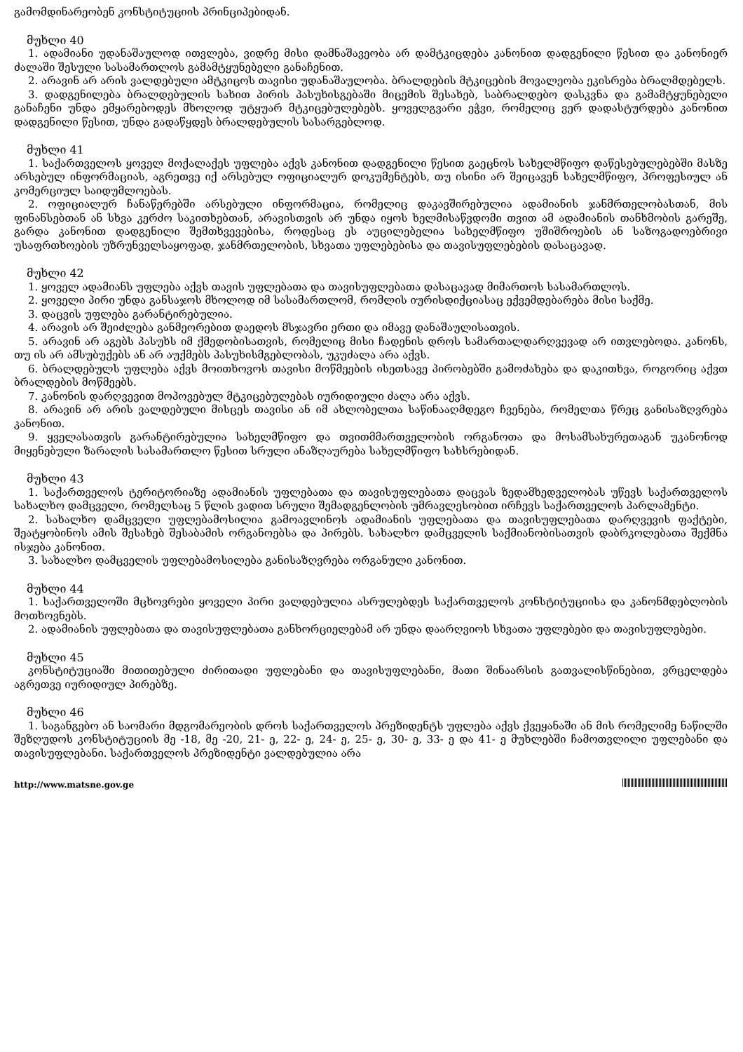გამომდინარეობენ კონსტიტუციის პრინციპებიდან.
მუხლი 40
1. ადამიანი უდანაშაულოდ ითვლება, ვიდრე მისი დამნაშავეობა არ დამტკიცდება კანონით დადგენილი წესით და კანონიერ ძალაში შესული სასამართლოს გამამტყუნებელი განაჩენით.
2. არავინ არ არის ვალდებული ამტკიცოს თავისი უდანაშაულობა. ბრალდების მტკიცების მოვალეობა ეკისრება ბრალმდებელს.
3. დადგენილება ბრალდებულის სახით პირის პასუხისგებაში მიცემის შესახებ, საბრალდებო დასკვნა და გამამტყუნებელი განაჩენი უნდა ემყარებოდეს მხოლოდ უტყუარ მტკიცებულებებს. ყოველგვარი ეჭვი, რომელიც ვერ დადასტურდება კანონით დადგენილი წესით, უნდა გადაწყდეს ბრალდებულის სასარგებლოდ.
მუხლი 41
1. საქართველოს ყოველ მოქალაქეს უფლება აქვს კანონით დადგენილი წესით გაეცნოს სახელმწიფო დაწესებულებებში მასზე არსებულ ინფორმაციას, აგრეთვე იქ არსებულ ოფიციალურ დოკუმენტებს, თუ ისინი არ შეიცავენ სახელმწიფო, პროფესიულ ან კომერციულ საიდუმლოებას.
2. ოფიციალურ ჩანაწერებში არსებული ინფორმაცია, რომელიც დაკავშირებულია ადამიანის ჯანმრთელობასთან, მის ფინანსებთან ან სხვა კერძო საკითხებთან, არავისთვის არ უნდა იყოს ხელმისაწვდომი თვით ამ ადამიანის თანხმობის გარეშე, გარდა კანონით დადგენილი შემთხვევებისა, როდესაც ეს აუცილებელია სახელმწიფო უშიშროების ან საზოგადოებრივი უსაფრთხოების უზრუნველსაყოფად, ჯანმრთელობის, სხვათა უფლებებისა და თავისუფლებების დასაცავად.
მუხლი 42
1. ყოველ ადამიანს უფლება აქვს თავის უფლებათა და თავისუფლებათა დასაცავად მიმართოს სასამართლოს.
2. ყოველი პირი უნდა განსაჯოს მხოლოდ იმ სასამართლომ, რომლის იურისდიქციასაც ექვემდებარება მისი საქმე.
3. დაცვის უფლება გარანტირებულია.
4. არავის არ შეიძლება განმეორებით დაედოს მსჯავრი ერთი და იმავე დანაშაულისათვის.
5. არავინ არ აგებს პასუხს იმ ქმედობისათვის, რომელიც მისი ჩადენის დროს სამართალდარღვევად არ ითვლებოდა. კანონს, თუ ის არ ამსუბუქებს ან არ აუქმებს პასუხისმგებლობას, უკუძალა არა აქვს.
6. ბრალდებულს უფლება აქვს მოითხოვოს თავისი მოწმეების ისეთსავე პირობებში გამოძახება და დაკითხვა, როგორიც აქვთ ბრალდების მოწმეებს.
7. კანონის დარღვევით მოპოვებულ მტკიცებულებას იურიდიული ძალა არა აქვს.
8. არავინ არ არის ვალდებული მისცეს თავისი ან იმ ახლობელთა საწინააღმდეგო ჩვენება, რომელთა წრეც განისაზღვრება კანონით.
9. ყველასათვის გარანტირებულია სახელმწიფო და თვითმმართველობის ორგანოთა და მოსამსახურეთაგან უკანონოდ მიყენებული ზარალის სასამართლო წესით სრული ანაზღაურება სახელმწიფო სახსრებიდან.
მუხლი 43
1. საქართველოს ტერიტორიაზე ადამიანის უფლებათა და თავისუფლებათა დაცვას ზედამხედველობას უწევს საქართველოს სახალხო დამცველი, რომელსაც 5 წლის ვადით სრული შემადგენლობის უმრავლესობით ირჩევს საქართველოს პარლამენტი.
2. სახალხო დამცველი უფლებამოსილია გამოავლინოს ადამიანის უფლებათა და თავისუფლებათა დარღვევის ფაქტები, შეატყობინოს ამის შესახებ შესაბამის ორგანოებსა და პირებს. სახალხო დამცველის საქმიანობისათვის დაბრკოლებათა შექმნა ისჯება კანონით.
3. სახალხო დამცველის უფლებამოსილება განისაზღვრება ორგანული კანონით.
მუხლი 44
1. საქართველოში მცხოვრები ყოველი პირი ვალდებულია ასრულებდეს საქართველოს კონსტიტუციისა და კანონმდებლობის მოთხოვნებს.
2. ადამიანის უფლებათა და თავისუფლებათა განხორციელებამ არ უნდა დაარღვიოს სხვათა უფლებები და თავისუფლებები.
მუხლი 45
კონსტიტუციაში მითითებული ძირითადი უფლებანი და თავისუფლებანი, მათი შინაარსის გათვალისწინებით, ვრცელდება აგრეთვე იურიდიულ პირებზე.
მუხლი 46
1. საგანგებო ან საომარი მდგომარეობის დროს საქართველოს პრეზიდენტს უფლება აქვს ქვეყანაში ან მის რომელიმე ნაწილში შეზღუდოს კონსტიტუციის მე -18, მე -20, 21- ე, 22- ე, 24- ე, 25- ე, 30- ე, 33- ე და 41- ე მუხლებში ჩამოთვლილი უფლებანი და თავისუფლებანი. საქართველოს პრეზიდენტი ვალდებულია არა
http://www.matsne.gov.ge